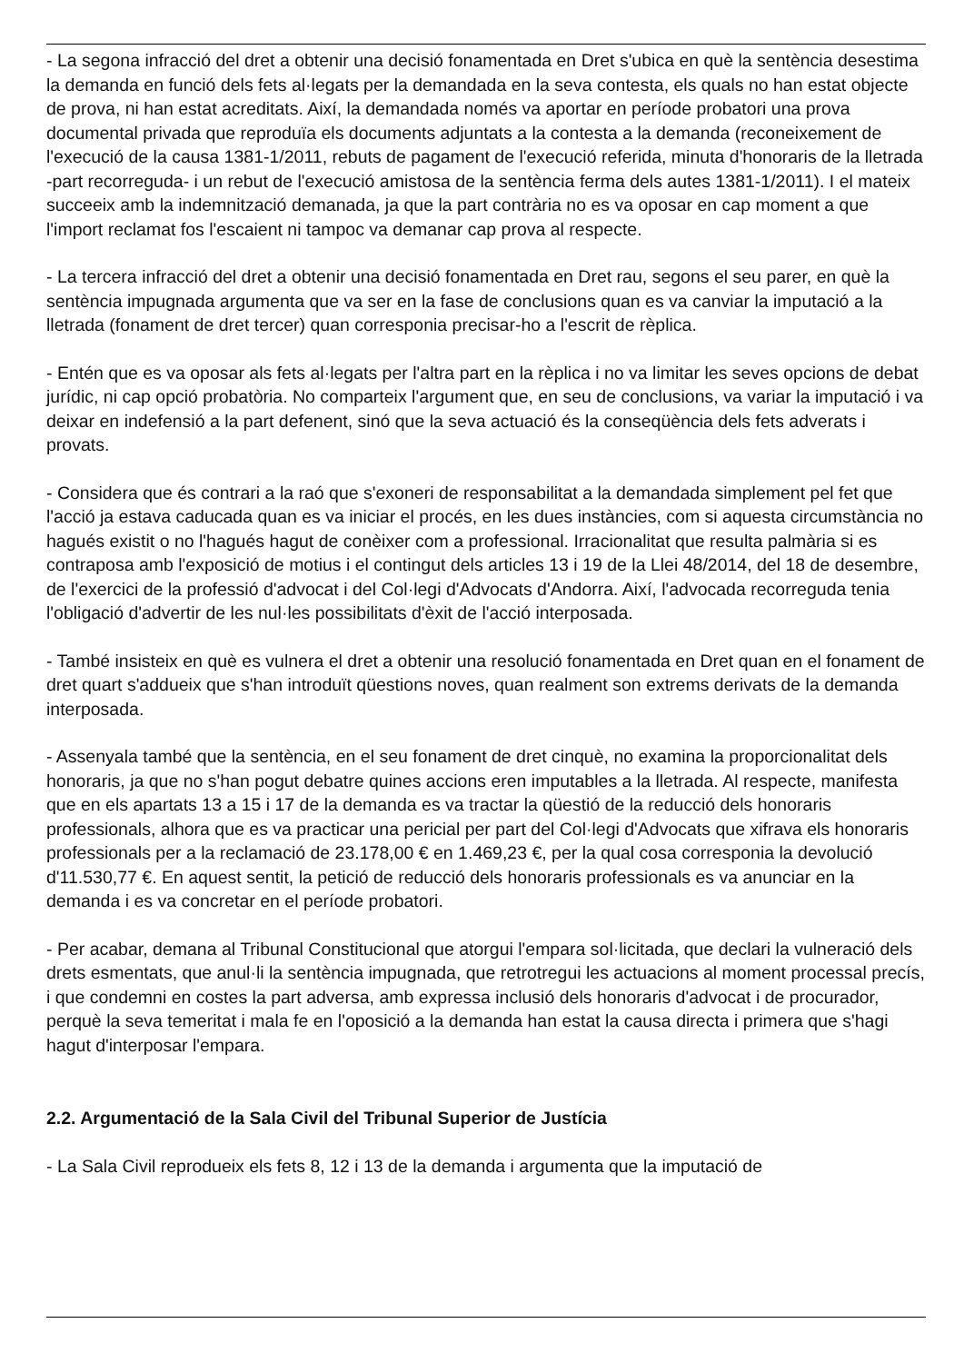- La segona infracció del dret a obtenir una decisió fonamentada en Dret s'ubica en què la sentència desestima la demanda en funció dels fets al·legats per la demandada en la seva contesta, els quals no han estat objecte de prova, ni han estat acreditats. Així, la demandada només va aportar en període probatori una prova documental privada que reproduïa els documents adjuntats a la contesta a la demanda (reconeixement de l'execució de la causa 1381-1/2011, rebuts de pagament de l'execució referida, minuta d'honoraris de la lletrada -part recorreguda- i un rebut de l'execució amistosa de la sentència ferma dels autes 1381-1/2011). I el mateix succeeix amb la indemnització demanada, ja que la part contrària no es va oposar en cap moment a que l'import reclamat fos l'escaient ni tampoc va demanar cap prova al respecte.
- La tercera infracció del dret a obtenir una decisió fonamentada en Dret rau, segons el seu parer, en què la sentència impugnada argumenta que va ser en la fase de conclusions quan es va canviar la imputació a la lletrada (fonament de dret tercer) quan corresponia precisar-ho a l'escrit de rèplica.
- Entén que es va oposar als fets al·legats per l'altra part en la rèplica i no va limitar les seves opcions de debat jurídic, ni cap opció probatòria. No comparteix l'argument que, en seu de conclusions, va variar la imputació i va deixar en indefensió a la part defenent, sinó que la seva actuació és la conseqüència dels fets adverats i provats.
- Considera que és contrari a la raó que s'exoneri de responsabilitat a la demandada simplement pel fet que l'acció ja estava caducada quan es va iniciar el procés, en les dues instàncies, com si aquesta circumstància no hagués existit o no l'hagués hagut de conèixer com a professional. Irracionalitat que resulta palmària si es contraposa amb l'exposició de motius i el contingut dels articles 13 i 19 de la Llei 48/2014, del 18 de desembre, de l'exercici de la professió d'advocat i del Col·legi d'Advocats d'Andorra. Així, l'advocada recorreguda tenia l'obligació d'advertir de les nul·les possibilitats d'èxit de l'acció interposada.
- També insisteix en què es vulnera el dret a obtenir una resolució fonamentada en Dret quan en el fonament de dret quart s'addueix que s'han introduït qüestions noves, quan realment son extrems derivats de la demanda interposada.
- Assenyala també que la sentència, en el seu fonament de dret cinquè, no examina la proporcionalitat dels honoraris, ja que no s'han pogut debatre quines accions eren imputables a la lletrada. Al respecte, manifesta que en els apartats 13 a 15 i 17 de la demanda es va tractar la qüestió de la reducció dels honoraris professionals, alhora que es va practicar una pericial per part del Col·legi d'Advocats que xifrava els honoraris professionals per a la reclamació de 23.178,00 € en 1.469,23 €, per la qual cosa corresponia la devolució d'11.530,77 €. En aquest sentit, la petició de reducció dels honoraris professionals es va anunciar en la demanda i es va concretar en el període probatori.
- Per acabar, demana al Tribunal Constitucional que atorgui l'empara sol·licitada, que declari la vulneració dels drets esmentats, que anul·li la sentència impugnada, que retrotregui les actuacions al moment processal precís, i que condemni en costes la part adversa, amb expressa inclusió dels honoraris d'advocat i de procurador, perquè la seva temeritat i mala fe en l'oposició a la demanda han estat la causa directa i primera que s'hagi hagut d'interposar l'empara.
2.2. Argumentació de la Sala Civil del Tribunal Superior de Justícia
- La Sala Civil reprodueix els fets 8, 12 i 13 de la demanda i argumenta que la imputació de